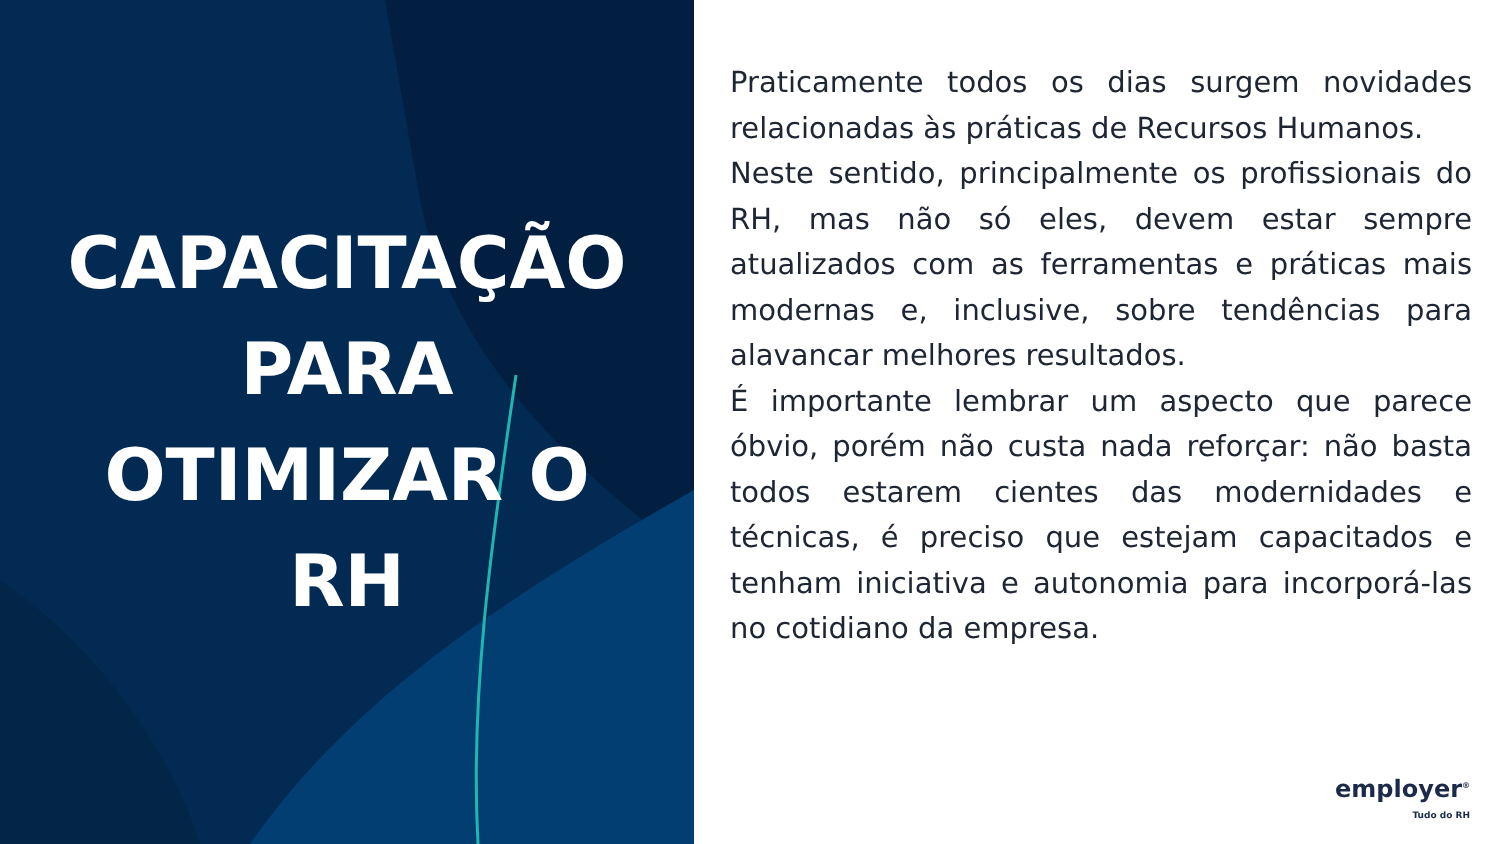CAPACITAÇÃO
PARA
OTIMIZAR O
RH
Praticamente todos os dias surgem novidades relacionadas às práticas de Recursos Humanos.
Neste sentido, principalmente os profissionais do RH, mas não só eles, devem estar sempre atualizados com as ferramentas e práticas mais modernas e, inclusive, sobre tendências para alavancar melhores resultados.
É importante lembrar um aspecto que parece óbvio, porém não custa nada reforçar: não basta todos estarem cientes das modernidades e técnicas, é preciso que estejam capacitados e tenham iniciativa e autonomia para incorporá-las no cotidiano da empresa.
employer<sup>®</sup>
Tudo do RH